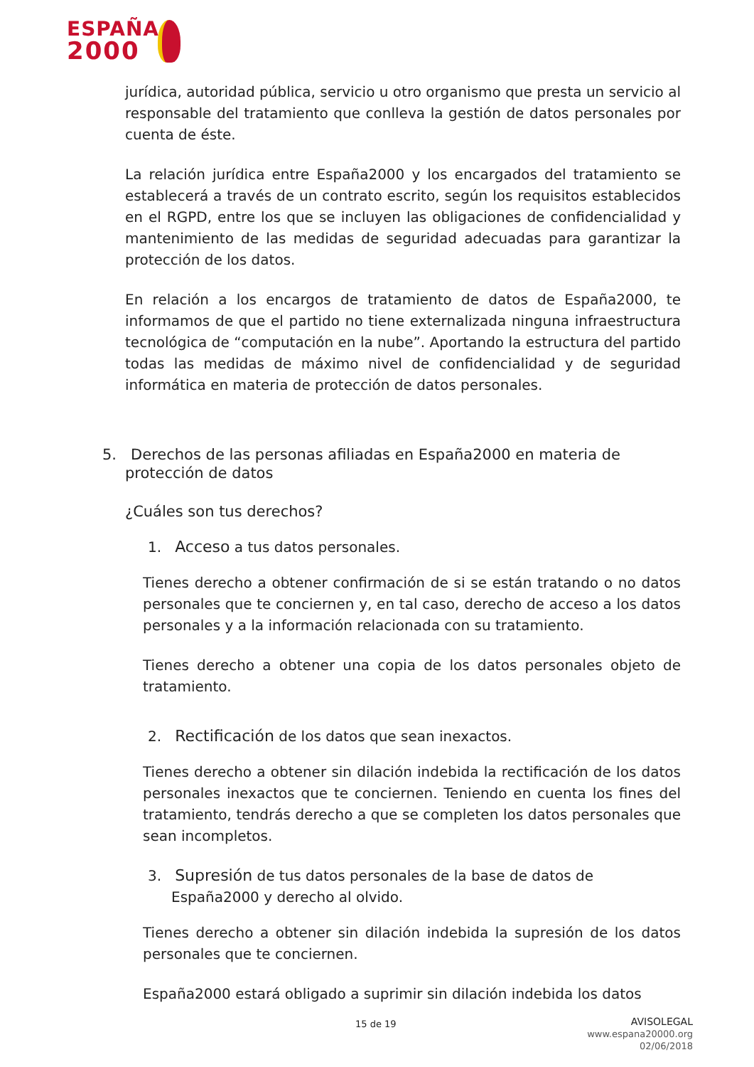ESPAÑA
2000
jurídica, autoridad pública, servicio u otro organismo que presta un servicio al responsable del tratamiento que conlleva la gestión de datos personales por cuenta de éste.
La relación jurídica entre España2000 y los encargados del tratamiento se establecerá a través de un contrato escrito, según los requisitos establecidos en el RGPD, entre los que se incluyen las obligaciones de confidencialidad y mantenimiento de las medidas de seguridad adecuadas para garantizar la protección de los datos.
En relación a los encargos de tratamiento de datos de España2000, te informamos de que el partido no tiene externalizada ninguna infraestructura tecnológica de “computación en la nube”. Aportando la estructura del partido todas las medidas de máximo nivel de confidencialidad y de seguridad informática en materia de protección de datos personales.
5. Derechos de las personas afiliadas en España2000 en materia de protección de datos
¿Cuáles son tus derechos?
1. Acceso a tus datos personales.
Tienes derecho a obtener confirmación de si se están tratando o no datos personales que te conciernen y, en tal caso, derecho de acceso a los datos personales y a la información relacionada con su tratamiento.
Tienes derecho a obtener una copia de los datos personales objeto de tratamiento.
2. Rectificación de los datos que sean inexactos.
Tienes derecho a obtener sin dilación indebida la rectificación de los datos personales inexactos que te conciernen. Teniendo en cuenta los fines del tratamiento, tendrás derecho a que se completen los datos personales que sean incompletos.
3. Supresión de tus datos personales de la base de datos de España2000 y derecho al olvido.
Tienes derecho a obtener sin dilación indebida la supresión de los datos personales que te conciernen.
España2000 estará obligado a suprimir sin dilación indebida los datos
15 de 19
AVISOLEGAL
www.espana20000.org
02/06/2018